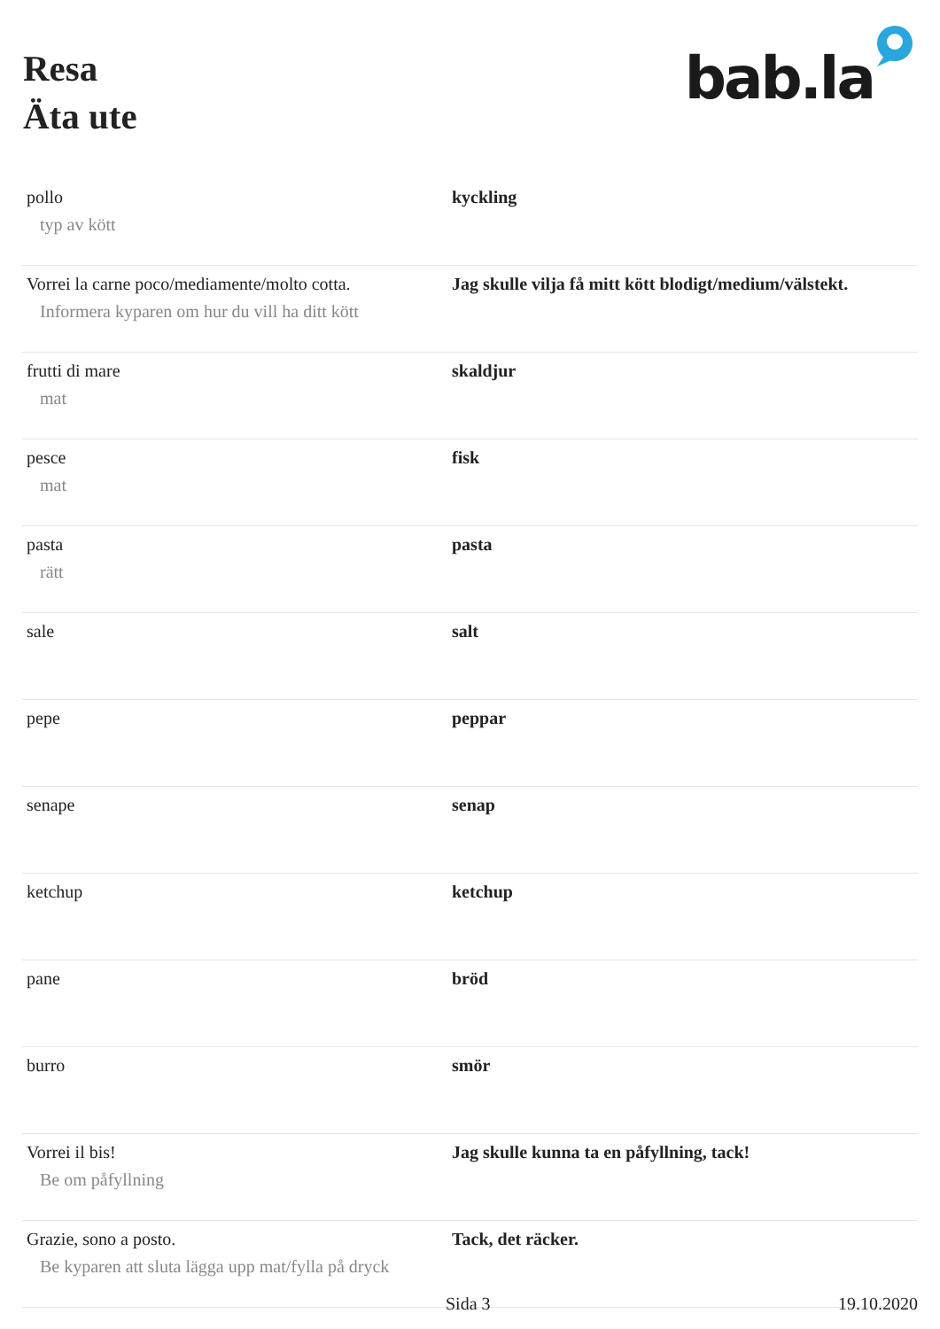Resa
Äta ute
bab.la
| pollo typ av kött | kyckling |
| Vorrei la carne poco/mediamente/molto cotta. Informera kyparen om hur du vill ha ditt kött | Jag skulle vilja få mitt kött blodigt/medium/välstekt. |
| frutti di mare mat | skaldjur |
| pesce mat | fisk |
| pasta rätt | pasta |
| sale | salt |
| pepe | peppar |
| senape | senap |
| ketchup | ketchup |
| pane | bröd |
| burro | smör |
| Vorrei il bis! Be om påfyllning | Jag skulle kunna ta en påfyllning, tack! |
| Grazie, sono a posto. Be kyparen att sluta lägga upp mat/fylla på dryck | Tack, det räcker. |
Sida 3 19.10.2020